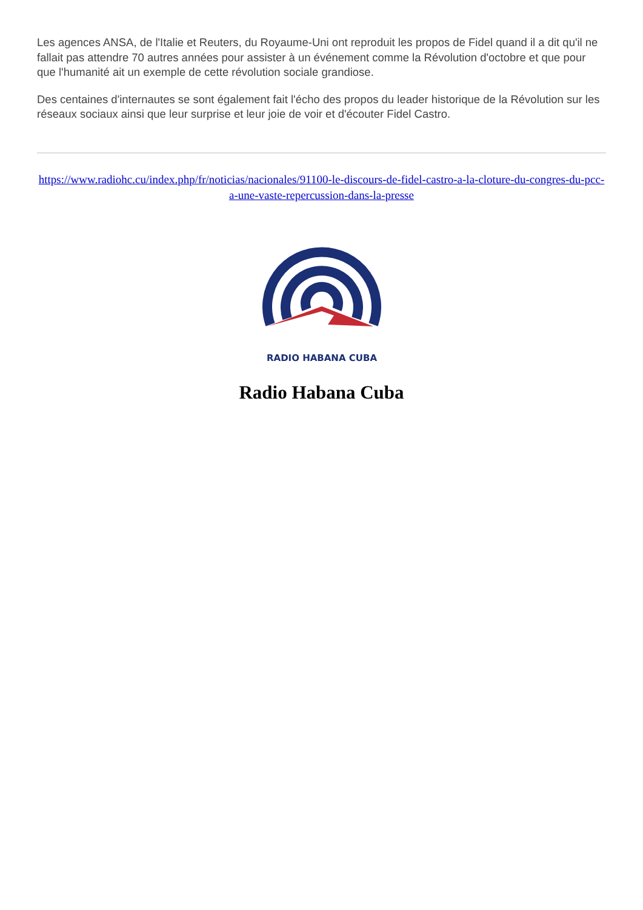Les agences ANSA, de l'Italie et Reuters, du Royaume-Uni ont reproduit les propos de Fidel quand il a dit qu'il ne fallait pas attendre 70 autres années pour assister à un événement comme la Révolution d'octobre et que pour que l'humanité ait un exemple de cette révolution sociale grandiose.
Des centaines d'internautes se sont également fait l'écho des propos du leader historique de la Révolution sur les réseaux sociaux ainsi que leur surprise et leur joie de voir et d'écouter Fidel Castro.
https://www.radiohc.cu/index.php/fr/noticias/nacionales/91100-le-discours-de-fidel-castro-a-la-cloture-du-congres-du-pcc-a-une-vaste-repercussion-dans-la-presse
RADIO HABANA CUBA
Radio Habana Cuba